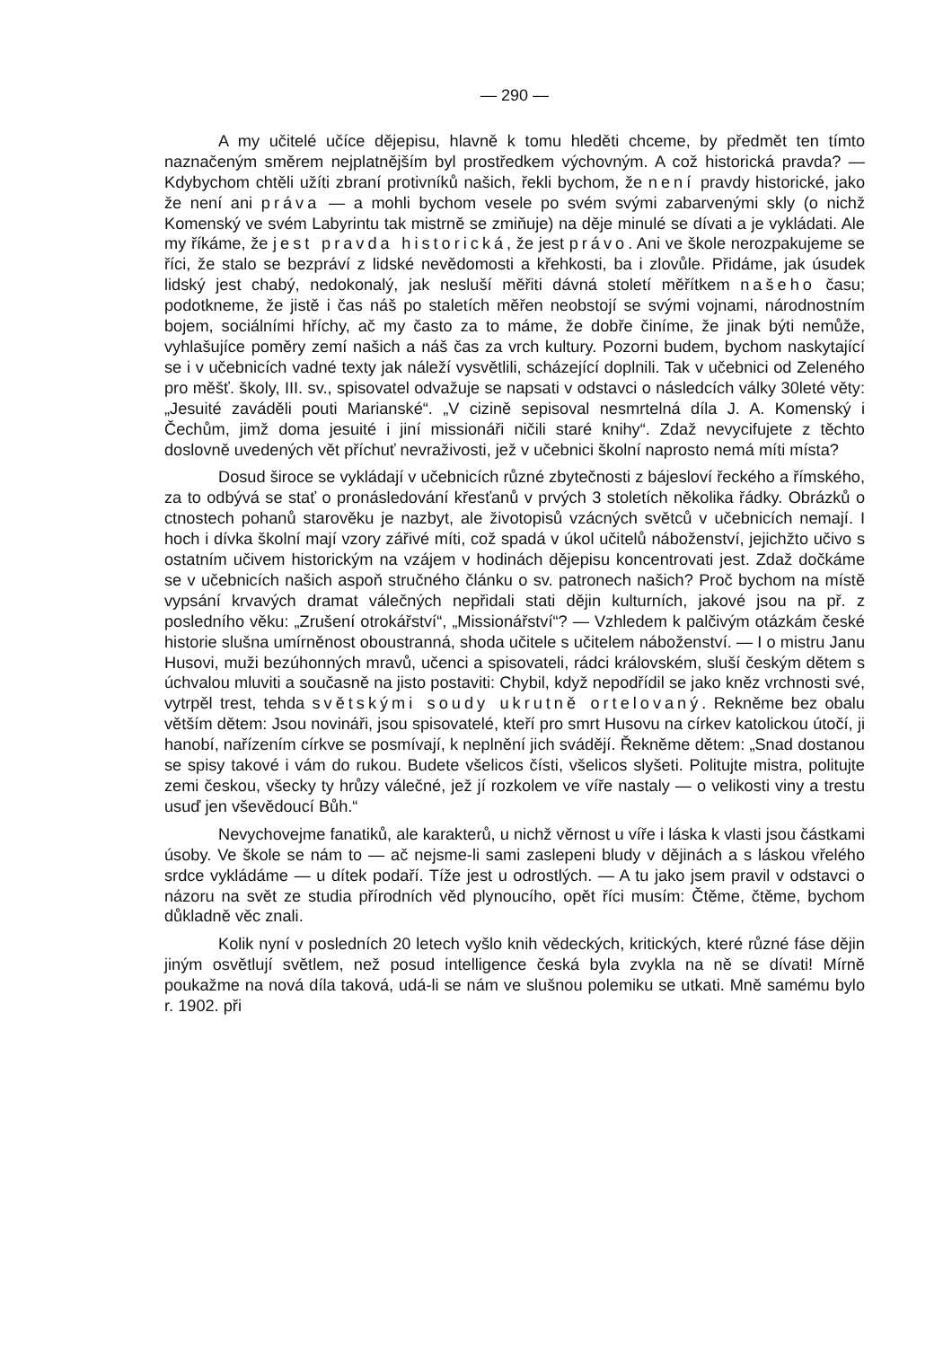— 290 —
A my učitelé učíce dějepisu, hlavně k tomu hleděti chceme, by předmět ten tímto naznačeným směrem nejplatnějším byl prostředkem výchovným. A což historická pravda? — Kdybychom chtěli užíti zbraní protivníků našich, řekli bychom, že není pravdy historické, jako že není ani práva — a mohli bychom vesele po svém svými zabarvenými skly (o nichž Komenský ve svém Labyrintu tak mistrně se zmiňuje) na děje minulé se dívati a je vykládati. Ale my říkáme, že jest pravda historická, že jest právo. Ani ve škole nerozpakujeme se říci, že stalo se bezpráví z lidské nevědomosti a křehkosti, ba i zlovůle. Přidáme, jak úsudek lidský jest chabý, nedokonalý, jak nesluší měřiti dávná století měřítkem našeho času; podotkneme, že jistě i čas náš po staletích měřen neobstojí se svými vojnami, národnostním bojem, sociálními hříchy, ač my často za to máme, že dobře činíme, že jinak býti nemůže, vyhlašujíce poměry zemí našich a náš čas za vrch kultury. Pozorni budem, bychom naskytající se i v učebnicích vadné texty jak náleží vysvětlili, scházející doplnili. Tak v učebnici od Zeleného pro měšť. školy, III. sv., spisovatel odvažuje se napsati v odstavci o následcích války 30leté věty: „Jesuité zaváděli pouti Marianské“. „V cizině sepisoval nesmrtelná díla J. A. Komenský i Čechům, jimž doma jesuité i jiní missionáři ničili staré knihy“. Zdaž nevycifujete z těchto doslovně uvedených vět příchuť nevraživosti, jež v učebnici školní naprosto nemá míti místa?
Dosud široce se vykládají v učebnicích různé zbytečnosti z bájesloví řeckého a římského, za to odbývá se stať o pronásledování křesťanů v prvých 3 stoletích několika řádky. Obrázků o ctnostech pohanů starověku je nazbyt, ale životopisů vzácných světců v učebnicích nemají. I hoch i dívka školní mají vzory zářivé míti, což spadá v úkol učitelů náboženství, jejichžto učivo s ostatním učivem historickým na vzájem v hodinách dějepisu koncentrovati jest. Zdaž dočkáme se v učebnicích našich aspoň stručného článku o sv. patronech našich? Proč bychom na místě vypsání krvavých dramat válečných nepřidali stati dějin kulturních, jakové jsou na př. z posledního věku: „Zrušení otrokářství“, „Missionářství“? — Vzhledem k palčivým otázkám české historie slušna umírněnost oboustranná, shoda učitele s učitelem náboženství. — I o mistru Janu Husovi, muži bezúhonných mravů, učenci a spisovateli, rádci královském, sluší českým dětem s úchvalou mluviti a současně na jisto postaviti: Chybil, když nepodřídil se jako kněz vrchnosti své, vytrpěl trest, tehda světskými soudy ukrutně ortelovaný. Rekněme bez obalu větším dětem: Jsou novináři, jsou spisovatelé, kteří pro smrt Husovu na církev katolickou útočí, ji hanobí, nařízením církve se posmívají, k neplnění jich svádějí. Řekněme dětem: „Snad dostanou se spisy takové i vám do rukou. Budete všelicos čísti, všelicos slyšeti. Politujte mistra, politujte zemi českou, všecky ty hrůzy válečné, jež jí rozkolem ve víře nastaly — o velikosti viny a trestu usuď jen vševědoucí Bůh.“
Nevychovejme fanatiků, ale karakterů, u nichž věrnost u víře i láska k vlasti jsou částkami úsoby. Ve škole se nám to — ač nejsme-li sami zaslepeni bludy v dějinách a s láskou vřelého srdce vykládáme — u dítek podaří. Tíže jest u odrostlých. — A tu jako jsem pravil v odstavci o názoru na svět ze studia přírodních věd plynoucího, opět říci musím: Čtěme, čtěme, bychom důkladně věc znali.
Kolik nyní v posledních 20 letech vyšlo knih vědeckých, kritických, které různé fáse dějin jiným osvětlují světlem, než posud intelligence česká byla zvykla na ně se dívati! Mírně poukažme na nová díla taková, udá-li se nám ve slušnou polemiku se utkati. Mně samému bylo r. 1902. při